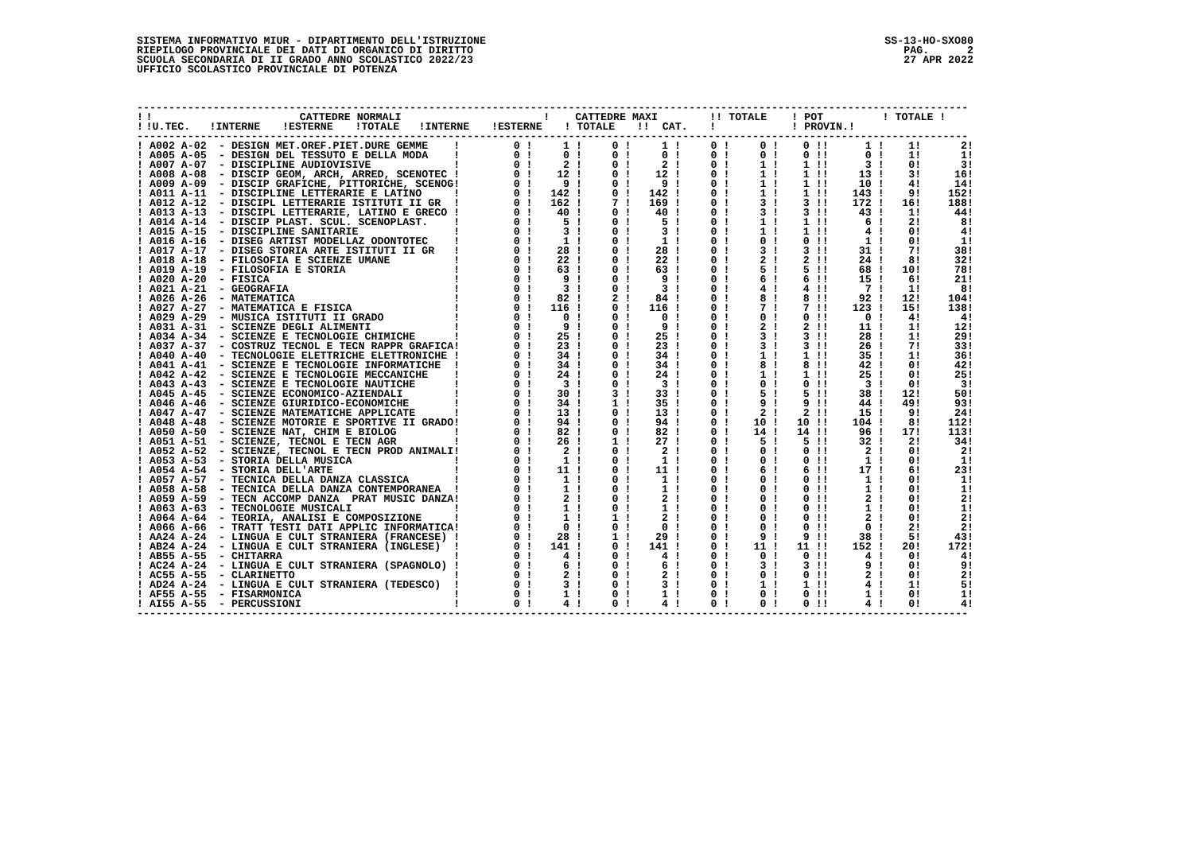SISTEMA INFORMATIVO MIUR - DIPARTIMENTO DELL'ISTRUZIONE RIEPILOGO PROVINCIALE DEI DATI DI ORGANICO DI DIRITTO SCUOLA SECONDARIA DI II GRADO ANNO SCOLASTICO 2022/23 UFFICIO SCOLASTICO PROVINCIALE DI POTENZA
SS-13-HO-SXO80 PAG. 2 27 APR 2022
-----------------------------------------------------------------------------------------------------------------------------------
| ! | | ! | CATTEDRE NORMALI | | | | ! CATTEDRE MAXI | | | !! TOTALE | ! POT | ! TOTALE ! |
| --- | --- | --- | --- | --- | --- | --- | --- | --- | --- | --- | --- | --- |
| ! | | !U.TEC. | !INTERNE | !ESTERNE | !TOTALE | !INTERNE | !ESTERNE | ! TOTALE | !! CAT. | ! | ! PROVIN.! | |
-----------------------------------------------------------------------------------------------------------------------------------
| ! A002 A-02 | - DESIGN MET.OREF.PIET.DURE GEMME | ! | 0 ! | 1 ! | 0 ! | 1 ! | 0 ! | 0 ! | 0 !! | 1 ! | 1! | 2! |
| ! A005 A-05 | - DESIGN DEL TESSUTO E DELLA MODA | ! | 0 ! | 0 ! | 0 ! | 0 ! | 0 ! | 0 ! | 0 !! | 0 ! | 1! | 1! |
| ! A007 A-07 | - DISCIPLINE AUDIOVISIVE | ! | 0 ! | 2 ! | 0 ! | 2 ! | 0 ! | 1 ! | 1 !! | 3 ! | 0! | 3! |
| ! A008 A-08 | - DISCIP GEOM, ARCH, ARRED, SCENOTEC | ! | 0 ! | 12 ! | 0 ! | 12 ! | 0 ! | 1 ! | 1 !! | 13 ! | 3! | 16! |
| ! A009 A-09 | - DISCIP GRAFICHE, PITTORICHE, SCENOG | ! | 0 ! | 9 ! | 0 ! | 9 ! | 0 ! | 1 ! | 1 !! | 10 ! | 4! | 14! |
| ! A011 A-11 | - DISCIPLINE LETTERARIE E LATINO | ! | 0 ! | 142 ! | 0 ! | 142 ! | 0 ! | 1 ! | 1 !! | 143 ! | 9! | 152! |
| ! A012 A-12 | - DISCIPL LETTERARIE ISTITUTI II GR | ! | 0 ! | 162 ! | 7 ! | 169 ! | 0 ! | 3 ! | 3 !! | 172 ! | 16! | 188! |
| ! A013 A-13 | - DISCIPL LETTERARIE, LATINO E GRECO | ! | 0 ! | 40 ! | 0 ! | 40 ! | 0 ! | 3 ! | 3 !! | 43 ! | 1! | 44! |
| ! A014 A-14 | - DISCIP PLAST. SCUL. SCENOPLAST. | ! | 0 ! | 5 ! | 0 ! | 5 ! | 0 ! | 1 ! | 1 !! | 6 ! | 2! | 8! |
| ! A015 A-15 | - DISCIPLINE SANITARIE | ! | 0 ! | 3 ! | 0 ! | 3 ! | 0 ! | 1 ! | 1 !! | 4 ! | 0! | 4! |
| ! A016 A-16 | - DISEG ARTIST MODELLAZ ODONTOTEC | ! | 0 ! | 1 ! | 0 ! | 1 ! | 0 ! | 0 ! | 0 !! | 1 ! | 0! | 1! |
| ! A017 A-17 | - DISEG STORIA ARTE ISTITUTI II GR | ! | 0 ! | 28 ! | 0 ! | 28 ! | 0 ! | 3 ! | 3 !! | 31 ! | 7! | 38! |
| ! A018 A-18 | - FILOSOFIA E SCIENZE UMANE | ! | 0 ! | 22 ! | 0 ! | 22 ! | 0 ! | 2 ! | 2 !! | 24 ! | 8! | 32! |
| ! A019 A-19 | - FILOSOFIA E STORIA | ! | 0 ! | 63 ! | 0 ! | 63 ! | 0 ! | 5 ! | 5 !! | 68 ! | 10! | 78! |
| ! A020 A-20 | - FISICA | ! | 0 ! | 9 ! | 0 ! | 9 ! | 0 ! | 6 ! | 6 !! | 15 ! | 6! | 21! |
| ! A021 A-21 | - GEOGRAFIA | ! | 0 ! | 3 ! | 0 ! | 3 ! | 0 ! | 4 ! | 4 !! | 7 ! | 1! | 8! |
| ! A026 A-26 | - MATEMATICA | ! | 0 ! | 82 ! | 2 ! | 84 ! | 0 ! | 8 ! | 8 !! | 92 ! | 12! | 104! |
| ! A027 A-27 | - MATEMATICA E FISICA | ! | 0 ! | 116 ! | 0 ! | 116 ! | 0 ! | 7 ! | 7 !! | 123 ! | 15! | 138! |
| ! A029 A-29 | - MUSICA ISTITUTI II GRADO | ! | 0 ! | 0 ! | 0 ! | 0 ! | 0 ! | 0 ! | 0 !! | 0 ! | 4! | 4! |
| ! A031 A-31 | - SCIENZE DEGLI ALIMENTI | ! | 0 ! | 9 ! | 0 ! | 9 ! | 0 ! | 2 ! | 2 !! | 11 ! | 1! | 12! |
| ! A034 A-34 | - SCIENZE E TECNOLOGIE CHIMICHE | ! | 0 ! | 25 ! | 0 ! | 25 ! | 0 ! | 3 ! | 3 !! | 28 ! | 1! | 29! |
| ! A037 A-37 | - COSTRUZ TECNOL E TECN RAPPR GRAFICA | ! | 0 ! | 23 ! | 0 ! | 23 ! | 0 ! | 3 ! | 3 !! | 26 ! | 7! | 33! |
| ! A040 A-40 | - TECNOLOGIE ELETTRICHE ELETTRONICHE | ! | 0 ! | 34 ! | 0 ! | 34 ! | 0 ! | 1 ! | 1 !! | 35 ! | 1! | 36! |
| ! A041 A-41 | - SCIENZE E TECNOLOGIE INFORMATICHE | ! | 0 ! | 34 ! | 0 ! | 34 ! | 0 ! | 8 ! | 8 !! | 42 ! | 0! | 42! |
| ! A042 A-42 | - SCIENZE E TECNOLOGIE MECCANICHE | ! | 0 ! | 24 ! | 0 ! | 24 ! | 0 ! | 1 ! | 1 !! | 25 ! | 0! | 25! |
| ! A043 A-43 | - SCIENZE E TECNOLOGIE NAUTICHE | ! | 0 ! | 3 ! | 0 ! | 3 ! | 0 ! | 0 ! | 0 !! | 3 ! | 0! | 3! |
| ! A045 A-45 | - SCIENZE ECONOMICO-AZIENDALI | ! | 0 ! | 30 ! | 3 ! | 33 ! | 0 ! | 5 ! | 5 !! | 38 ! | 12! | 50! |
| ! A046 A-46 | - SCIENZE GIURIDICO-ECONOMICHE | ! | 0 ! | 34 ! | 1 ! | 35 ! | 0 ! | 9 ! | 9 !! | 44 ! | 49! | 93! |
| ! A047 A-47 | - SCIENZE MATEMATICHE APPLICATE | ! | 0 ! | 13 ! | 0 ! | 13 ! | 0 ! | 2 ! | 2 !! | 15 ! | 9! | 24! |
| ! A048 A-48 | - SCIENZE MOTORIE E SPORTIVE II GRADO | ! | 0 ! | 94 ! | 0 ! | 94 ! | 0 ! | 10 ! | 10 !! | 104 ! | 8! | 112! |
| ! A050 A-50 | - SCIENZE NAT, CHIM E BIOLOG | ! | 0 ! | 82 ! | 0 ! | 82 ! | 0 ! | 14 ! | 14 !! | 96 ! | 17! | 113! |
| ! A051 A-51 | - SCIENZE, TECNOL E TECN AGR | ! | 0 ! | 26 ! | 1 ! | 27 ! | 0 ! | 5 ! | 5 !! | 32 ! | 2! | 34! |
| ! A052 A-52 | - SCIENZE, TECNOL E TECN PROD ANIMALI | ! | 0 ! | 2 ! | 0 ! | 2 ! | 0 ! | 0 ! | 0 !! | 2 ! | 0! | 2! |
| ! A053 A-53 | - STORIA DELLA MUSICA | ! | 0 ! | 1 ! | 0 ! | 1 ! | 0 ! | 0 ! | 0 !! | 1 ! | 0! | 1! |
| ! A054 A-54 | - STORIA DELL'ARTE | ! | 0 ! | 11 ! | 0 ! | 11 ! | 0 ! | 6 ! | 6 !! | 17 ! | 6! | 23! |
| ! A057 A-57 | - TECNICA DELLA DANZA CLASSICA | ! | 0 ! | 1 ! | 0 ! | 1 ! | 0 ! | 0 ! | 0 !! | 1 ! | 0! | 1! |
| ! A058 A-58 | - TECNICA DELLA DANZA CONTEMPORANEA | ! | 0 ! | 1 ! | 0 ! | 1 ! | 0 ! | 0 ! | 0 !! | 1 ! | 0! | 1! |
| ! A059 A-59 | - TECN ACCOMP DANZA PRAT MUSIC DANZA | ! | 0 ! | 2 ! | 0 ! | 2 ! | 0 ! | 0 ! | 0 !! | 2 ! | 0! | 2! |
| ! A063 A-63 | - TECNOLOGIE MUSICALI | ! | 0 ! | 1 ! | 0 ! | 1 ! | 0 ! | 0 ! | 0 !! | 1 ! | 0! | 1! |
| ! A064 A-64 | - TEORIA, ANALISI E COMPOSIZIONE | ! | 0 ! | 1 ! | 1 ! | 2 ! | 0 ! | 0 ! | 0 !! | 2 ! | 0! | 2! |
| ! A066 A-66 | - TRATT TESTI DATI APPLIC INFORMATICA | ! | 0 ! | 0 ! | 0 ! | 0 ! | 0 ! | 0 ! | 0 !! | 0 ! | 2! | 2! |
| ! AA24 A-24 | - LINGUA E CULT STRANIERA (FRANCESE) | ! | 0 ! | 28 ! | 1 ! | 29 ! | 0 ! | 9 ! | 9 !! | 38 ! | 5! | 43! |
| ! AB24 A-24 | - LINGUA E CULT STRANIERA (INGLESE) | ! | 0 ! | 141 ! | 0 ! | 141 ! | 0 ! | 11 ! | 11 !! | 152 ! | 20! | 172! |
| ! AB55 A-55 | - CHITARRA | ! | 0 ! | 4 ! | 0 ! | 4 ! | 0 ! | 0 ! | 0 !! | 4 ! | 0! | 4! |
| ! AC24 A-24 | - LINGUA E CULT STRANIERA (SPAGNOLO) | ! | 0 ! | 6 ! | 0 ! | 6 ! | 0 ! | 3 ! | 3 !! | 9 ! | 0! | 9! |
| ! AC55 A-55 | - CLARINETTO | ! | 0 ! | 2 ! | 0 ! | 2 ! | 0 ! | 0 ! | 0 !! | 2 ! | 0! | 2! |
| ! AD24 A-24 | - LINGUA E CULT STRANIERA (TEDESCO) | ! | 0 ! | 3 ! | 0 ! | 3 ! | 0 ! | 1 ! | 1 !! | 4 ! | 1! | 5! |
| ! AF55 A-55 | - FISARMONICA | ! | 0 ! | 1 ! | 0 ! | 1 ! | 0 ! | 0 ! | 0 !! | 1 ! | 0! | 1! |
| ! AI55 A-55 | - PERCUSSIONI | ! | 0 ! | 4 ! | 0 ! | 4 ! | 0 ! | 0 ! | 0 !! | 4 ! | 0! | 4! |
-----------------------------------------------------------------------------------------------------------------------------------